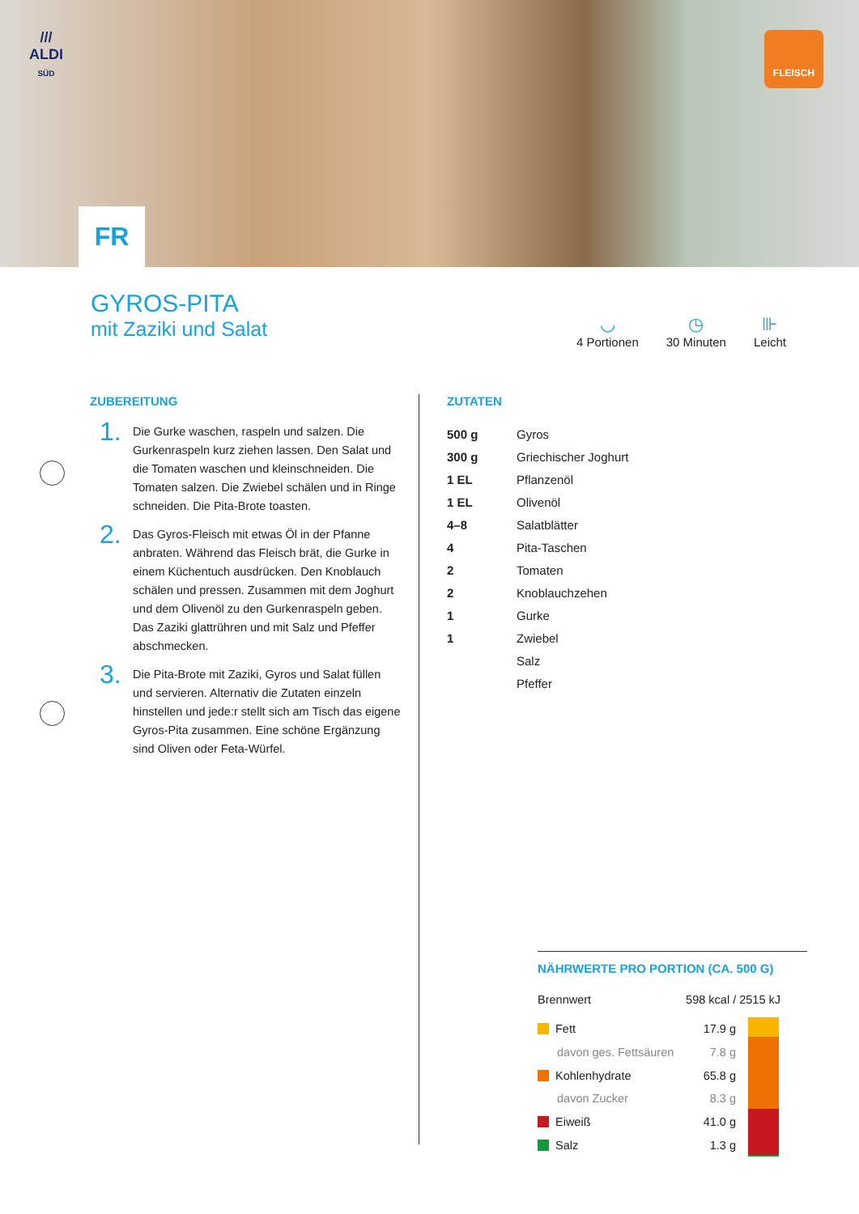///
ALDI
SÜD
FLEISCH
FR
GYROS-PITA
mit Zaziki und Salat
◡
4 Portionen
◷
30 Minuten
⊪
Leicht
ZUBEREITUNG
1.
Die Gurke waschen, raspeln und salzen. Die Gurkenraspeln kurz ziehen lassen. Den Salat und die Tomaten waschen und kleinschneiden. Die Tomaten salzen. Die Zwiebel schälen und in Ringe schneiden. Die Pita-Brote toasten.
2.
Das Gyros-Fleisch mit etwas Öl in der Pfanne anbraten. Während das Fleisch brät, die Gurke in einem Küchentuch ausdrücken. Den Knoblauch schälen und pressen. Zusammen mit dem Joghurt und dem Olivenöl zu den Gurkenraspeln geben. Das Zaziki glattrühren und mit Salz und Pfeffer abschmecken.
3.
Die Pita-Brote mit Zaziki, Gyros und Salat füllen und servieren. Alternativ die Zutaten einzeln hinstellen und jede:r stellt sich am Tisch das eigene Gyros-Pita zusammen. Eine schöne Ergänzung sind Oliven oder Feta-Würfel.
ZUTATEN
| 500 g | Gyros |
| 300 g | Griechischer Joghurt |
| 1 EL | Pflanzenöl |
| 1 EL | Olivenöl |
| 4–8 | Salatblätter |
| 4 | Pita-Taschen |
| 2 | Tomaten |
| 2 | Knoblauchzehen |
| 1 | Gurke |
| 1 | Zwiebel |
| | Salz |
| | Pfeffer |
NÄHRWERTE PRO PORTION (CA. 500 G)
| Brennwert | 598 kcal / 2515 kJ |
| Fett | 17.9 g |
| davon ges. Fettsäuren | 7.8 g |
| Kohlenhydrate | 65.8 g |
| davon Zucker | 8.3 g |
| Eiweiß | 41.0 g |
| Salz | 1.3 g |